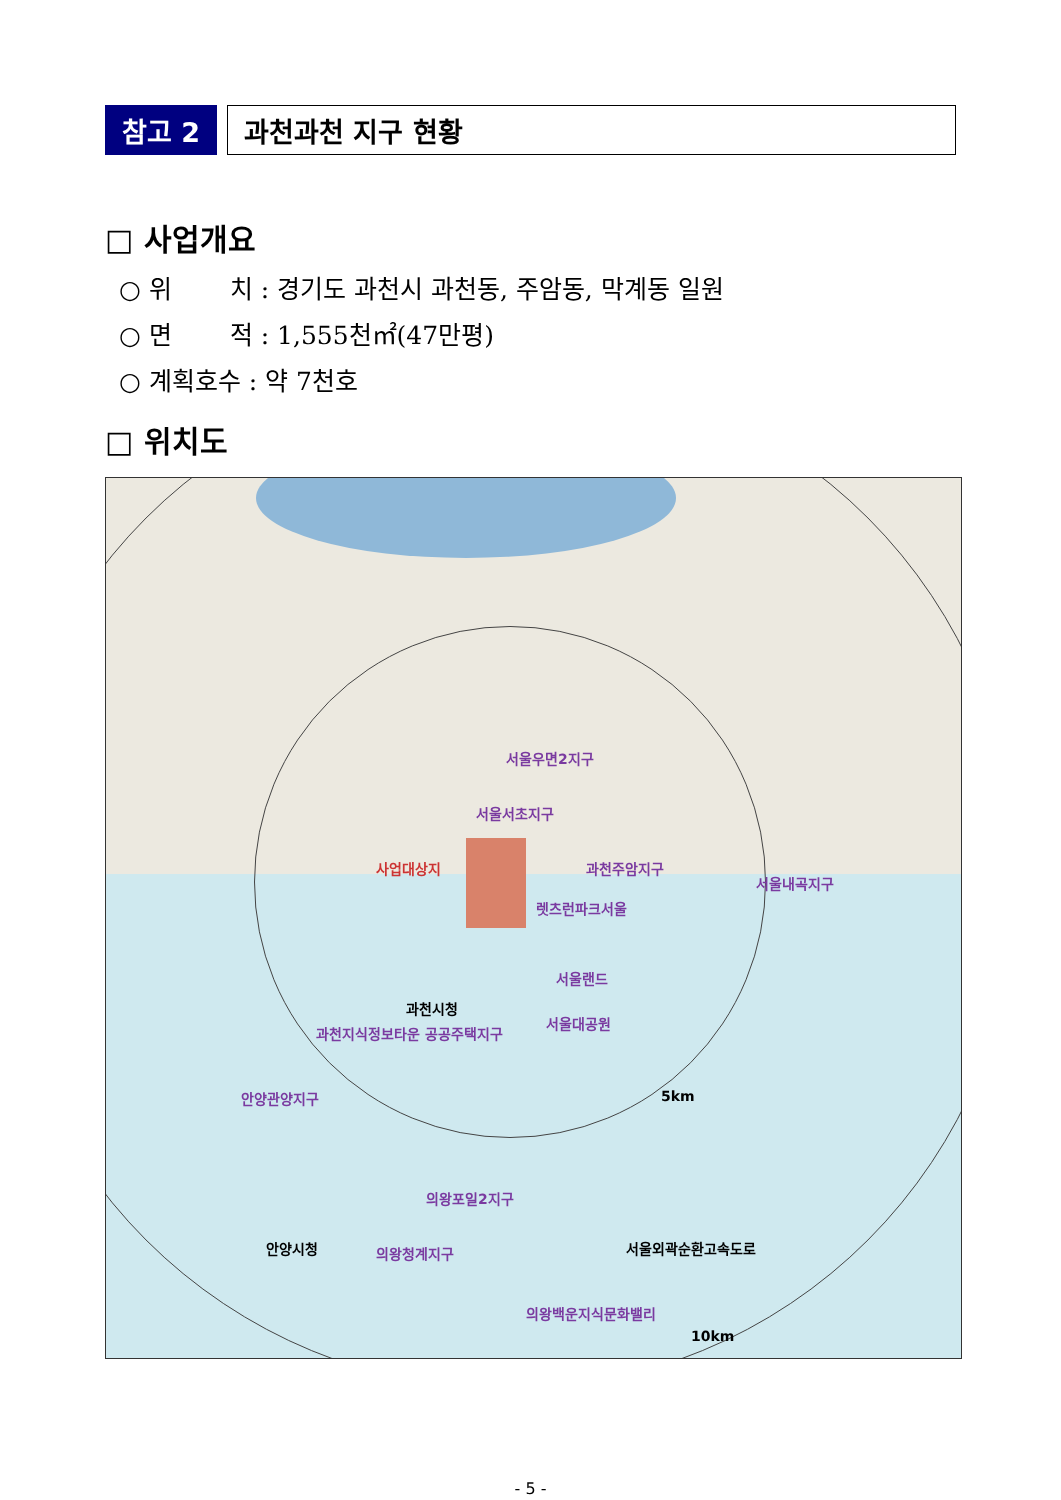참고 2 과천과천 지구 현황
□ 사업개요
○ 위　　 치 : 경기도 과천시 과천동, 주암동, 막계동 일원
○ 면　　 적 : 1,555천㎡(47만평)
○ 계획호수 : 약 7천호
□ 위치도
서울우면2지구
서울서초지구
사업대상지 과천주암지구
서울내곡지구
렛츠런파크서울
서울랜드
서울대공원
과천시청
과천지식정보타운 공공주택지구
안양관양지구
의왕포일2지구
의왕청계지구
의왕백운지식문화밸리
안양시청
5km
10km
서울외곽순환고속도로
- 5 -